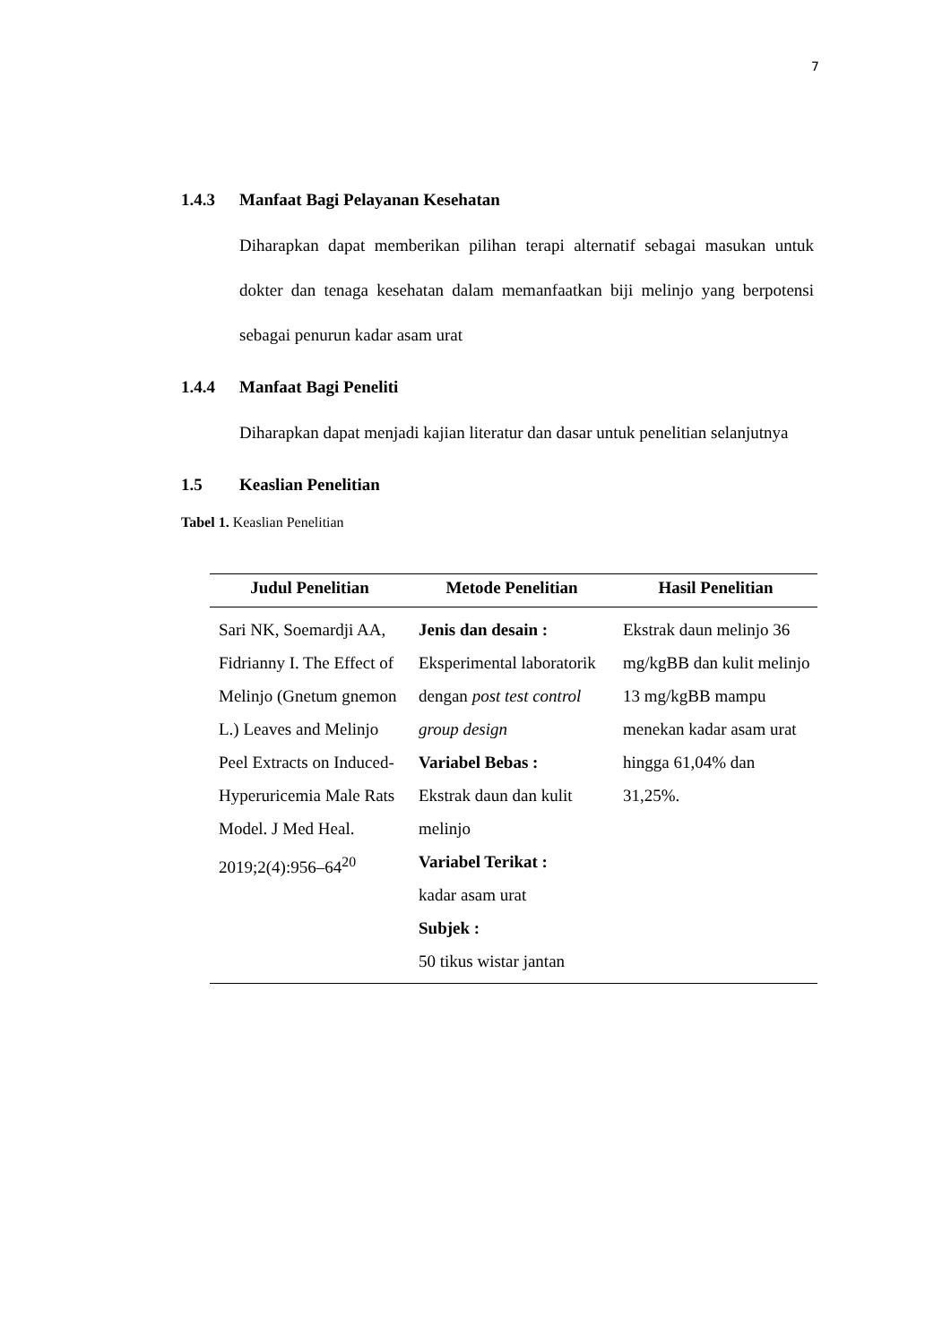7
1.4.3 Manfaat Bagi Pelayanan Kesehatan
Diharapkan dapat memberikan pilihan terapi alternatif sebagai masukan untuk dokter dan tenaga kesehatan dalam memanfaatkan biji melinjo yang berpotensi sebagai penurun kadar asam urat
1.4.4 Manfaat Bagi Peneliti
Diharapkan dapat menjadi kajian literatur dan dasar untuk penelitian selanjutnya
1.5 Keaslian Penelitian
Tabel 1. Keaslian Penelitian
| Judul Penelitian | Metode Penelitian | Hasil Penelitian |
| --- | --- | --- |
| Sari NK, Soemardji AA, Fidrianny I. The Effect of Melinjo (Gnetum gnemon L.) Leaves and Melinjo Peel Extracts on Induced-Hyperuricemia Male Rats Model. J Med Heal. 2019;2(4):956–64<sup>20</sup> | Jenis dan desain : Eksperimental laboratorik dengan post test control group design Variabel Bebas : Ekstrak daun dan kulit melinjo Variabel Terikat : kadar asam urat Subjek : 50 tikus wistar jantan | Ekstrak daun melinjo 36 mg/kgBB dan kulit melinjo 13 mg/kgBB mampu menekan kadar asam urat hingga 61,04% dan 31,25%. |